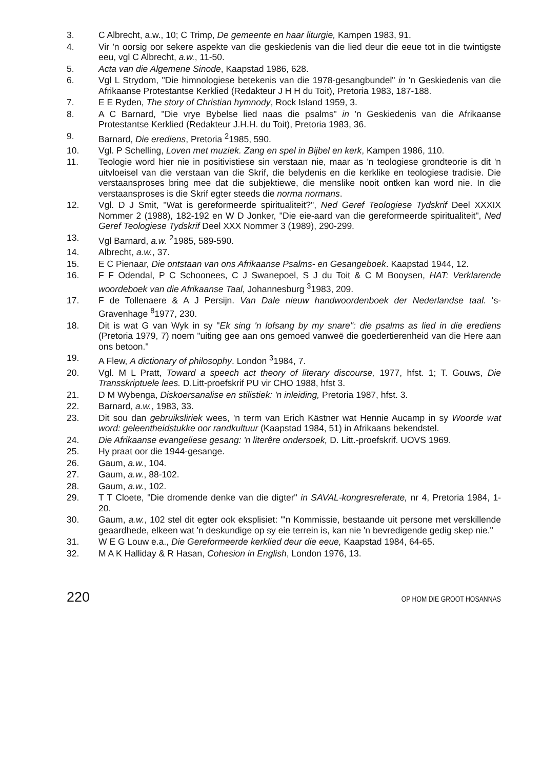3. C Albrecht, a.w., 10; C Trimp, De gemeente en haar liturgie, Kampen 1983, 91.
4. Vir 'n oorsig oor sekere aspekte van die geskiedenis van die lied deur die eeue tot in die twintigste eeu, vgl C Albrecht, a.w., 11-50.
5. Acta van die Algemene Sinode, Kaapstad 1986, 628.
6. Vgl L Strydom, "Die himnologiese betekenis van die 1978-gesangbundel" in 'n Geskiedenis van die Afrikaanse Protestantse Kerklied (Redakteur J H H du Toit), Pretoria 1983, 187-188.
7. E E Ryden, The story of Christian hymnody, Rock Island 1959, 3.
8. A C Barnard, "Die vrye Bybelse lied naas die psalms" in 'n Geskiedenis van die Afrikaanse Protestantse Kerklied (Redakteur J.H.H. du Toit), Pretoria 1983, 36.
9. Barnard, Die erediens, Pretoria <sup>2</sup>1985, 590.
10. Vgl. P Schelling, Loven met muziek. Zang en spel in Bijbel en kerk, Kampen 1986, 110.
11. Teologie word hier nie in positivistiese sin verstaan nie, maar as 'n teologiese grondteorie is dit 'n uitvloeisel van die verstaan van die Skrif, die belydenis en die kerklike en teologiese tradisie. Die verstaansproses bring mee dat die subjektiewe, die menslike nooit ontken kan word nie. In die verstaansproses is die Skrif egter steeds die norma normans.
12. Vgl. D J Smit, "Wat is gereformeerde spiritualiteit?", Ned Geref Teologiese Tydskrif Deel XXXIX Nommer 2 (1988), 182-192 en W D Jonker, "Die eie-aard van die gereformeerde spiritualiteit", Ned Geref Teologiese Tydskrif Deel XXX Nommer 3 (1989), 290-299.
13. Vgl Barnard, a.w. <sup>2</sup>1985, 589-590.
14. Albrecht, a.w., 37.
15. E C Pienaar, Die ontstaan van ons Afrikaanse Psalms- en Gesangeboek. Kaapstad 1944, 12.
16. F F Odendal, P C Schoonees, C J Swanepoel, S J du Toit & C M Booysen, HAT: Verklarende woordeboek van die Afrikaanse Taal, Johannesburg <sup>3</sup>1983, 209.
17. F de Tollenaere & A J Persijn. Van Dale nieuw handwoordenboek der Nederlandse taal. 's-Gravenhage <sup>8</sup>1977, 230.
18. Dit is wat G van Wyk in sy "Ek sing 'n lofsang by my snare": die psalms as lied in die erediens (Pretoria 1979, 7) noem "uiting gee aan ons gemoed vanweë die goedertierenheid van die Here aan ons betoon."
19. A Flew, A dictionary of philosophy. London <sup>3</sup>1984, 7.
20. Vgl. M L Pratt, Toward a speech act theory of literary discourse, 1977, hfst. 1; T. Gouws, Die Transskriptuele lees. D.Litt-proefskrif PU vir CHO 1988, hfst 3.
21. D M Wybenga, Diskoersanalise en stilistiek: 'n inleiding, Pretoria 1987, hfst. 3.
22. Barnard, a.w., 1983, 33.
23. Dit sou dan gebruiksliriek wees, 'n term van Erich Kästner wat Hennie Aucamp in sy Woorde wat word: geleentheidstukke oor randkultuur (Kaapstad 1984, 51) in Afrikaans bekendstel.
24. Die Afrikaanse evangeliese gesang: 'n literêre ondersoek, D. Litt.-proefskrif. UOVS 1969.
25. Hy praat oor die 1944-gesange.
26. Gaum, a.w., 104.
27. Gaum, a.w., 88-102.
28. Gaum, a.w., 102.
29. T T Cloete, "Die dromende denke van die digter" in SAVAL-kongresreferate, nr 4, Pretoria 1984, 1-20.
30. Gaum, a.w., 102 stel dit egter ook eksplisiet: "'n Kommissie, bestaande uit persone met verskillende geaardhede, elkeen wat 'n deskundige op sy eie terrein is, kan nie 'n bevredigende gedig skep nie."
31. W E G Louw e.a., Die Gereformeerde kerklied deur die eeue, Kaapstad 1984, 64-65.
32. M A K Halliday & R Hasan, Cohesion in English, London 1976, 13.
220 OP HOM DIE GROOT HOSANNAS